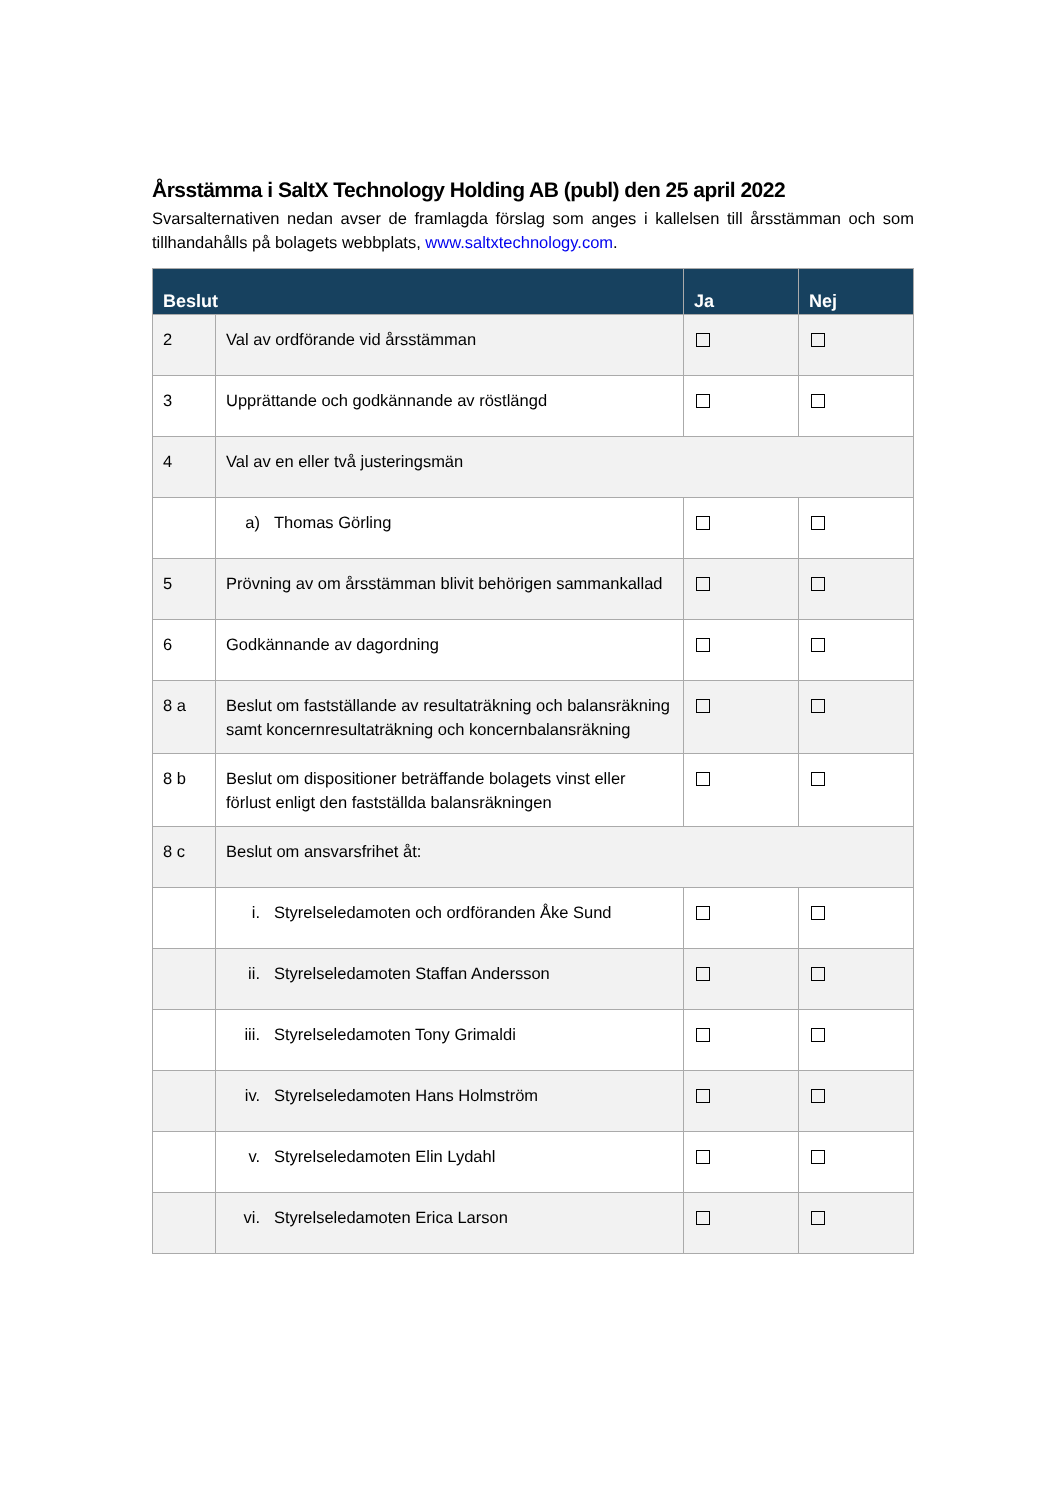Årsstämma i SaltX Technology Holding AB (publ) den 25 april 2022
Svarsalternativen nedan avser de framlagda förslag som anges i kallelsen till årsstämman och som tillhandahålls på bolagets webbplats, www.saltxtechnology.com.
| Beslut | | Ja | Nej |
| --- | --- | --- | --- |
| 2 | Val av ordförande vid årsstämman | | |
| 3 | Upprättande och godkännande av röstlängd | | |
| 4 | Val av en eller två justeringsmän | | |
| | a) Thomas Görling | | |
| 5 | Prövning av om årsstämman blivit behörigen sammankallad | | |
| 6 | Godkännande av dagordning | | |
| 8 a | Beslut om fastställande av resultaträkning och balansräkning samt koncernresultaträkning och koncernbalansräkning | | |
| 8 b | Beslut om dispositioner beträffande bolagets vinst eller förlust enligt den fastställda balansräkningen | | |
| 8 c | Beslut om ansvarsfrihet åt: | | |
| | i. Styrelseledamoten och ordföranden Åke Sund | | |
| | ii. Styrelseledamoten Staffan Andersson | | |
| | iii. Styrelseledamoten Tony Grimaldi | | |
| | iv. Styrelseledamoten Hans Holmström | | |
| | v. Styrelseledamoten Elin Lydahl | | |
| | vi. Styrelseledamoten Erica Larson | | |